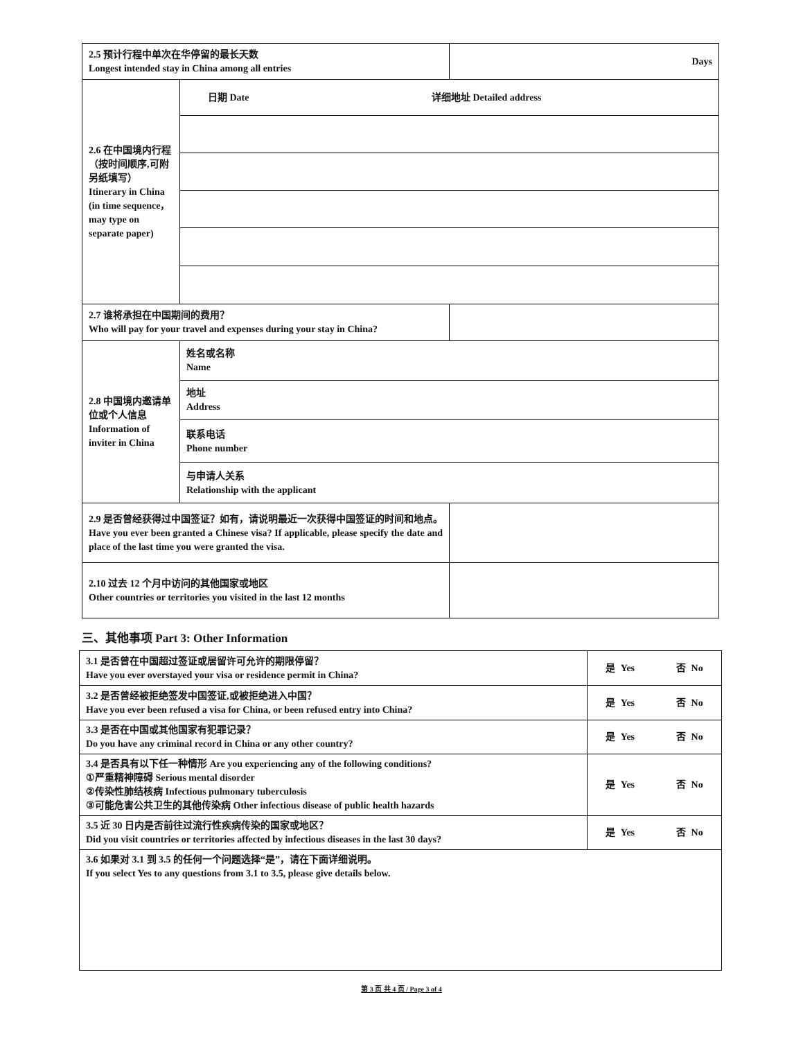| 2.5 预计行程中单次在华停留的最长天数 Longest intended stay in China among all entries | | Days |
| 2.6 在中国境内行程（按时间顺序,可附另纸填写） Itinerary in China (in time sequence，may type on separate paper) | 日期 Date 详细地址 Detailed address | |
| 2.7 谁将承担在中国期间的费用？ Who will pay for your travel and expenses during your stay in China? | | |
| 2.8 中国境内邀请单位或个人信息 Information of inviter in China | 姓名或名称 Name | |
| | 地址 Address | |
| | 联系电话 Phone number | |
| | 与申请人关系 Relationship with the applicant | |
| 2.9 是否曾经获得过中国签证？如有，请说明最近一次获得中国签证的时间和地点。Have you ever been granted a Chinese visa? If applicable, please specify the date and place of the last time you were granted the visa. | | |
| 2.10 过去 12 个月中访问的其他国家或地区 Other countries or territories you visited in the last 12 months | | |
三、其他事项 Part 3: Other Information
| 3.1 是否曾在中国超过签证或居留许可允许的期限停留？ Have you ever overstayed your visa or residence permit in China? | 是 Yes 否 No |
| 3.2 是否曾经被拒绝签发中国签证,或被拒绝进入中国？ Have you ever been refused a visa for China, or been refused entry into China? | 是 Yes 否 No |
| 3.3 是否在中国或其他国家有犯罪记录？ Do you have any criminal record in China or any other country? | 是 Yes 否 No |
| 3.4 是否具有以下任一种情形 Are you experiencing any of the following conditions? ①严重精神障碍 Serious mental disorder ②传染性肺结核病 Infectious pulmonary tuberculosis ③可能危害公共卫生的其他传染病 Other infectious disease of public health hazards | 是 Yes 否 No |
| 3.5 近 30 日内是否前往过流行性疾病传染的国家或地区？ Did you visit countries or territories affected by infectious diseases in the last 30 days? | 是 Yes 否 No |
| 3.6 如果对 3.1 到 3.5 的任何一个问题选择“是”，请在下面详细说明。 If you select Yes to any questions from 3.1 to 3.5, please give details below. | |
第 3 页 共 4 页 / Page 3 of 4